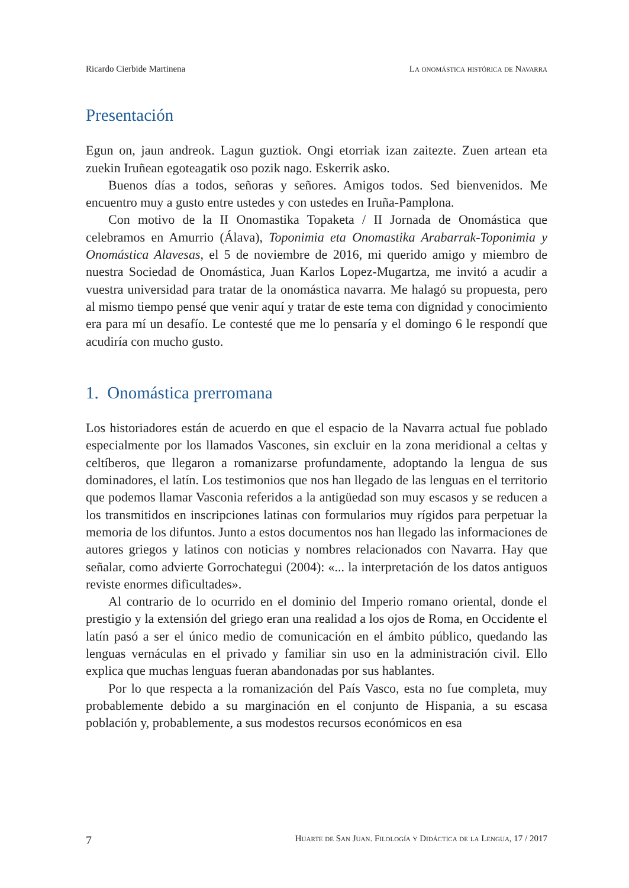Ricardo Cierbide Martinena La onomástica histórica de Navarra
Presentación
Egun on, jaun andreok. Lagun guztiok. Ongi etorriak izan zaitezte. Zuen artean eta zuekin Iruñean egoteagatik oso pozik nago. Eskerrik asko.
Buenos días a todos, señoras y señores. Amigos todos. Sed bienvenidos. Me encuentro muy a gusto entre ustedes y con ustedes en Iruña-Pamplona.
Con motivo de la II Onomastika Topaketa / II Jornada de Onomástica que celebramos en Amurrio (Álava), Toponimia eta Onomastika Arabarrak-Toponimia y Onomástica Alavesas, el 5 de noviembre de 2016, mi querido amigo y miembro de nuestra Sociedad de Onomástica, Juan Karlos Lopez-Mugartza, me invitó a acudir a vuestra universidad para tratar de la onomástica navarra. Me halagó su propuesta, pero al mismo tiempo pensé que venir aquí y tratar de este tema con dignidad y conocimiento era para mí un desafío. Le contesté que me lo pensaría y el domingo 6 le respondí que acudiría con mucho gusto.
1. Onomástica prerromana
Los historiadores están de acuerdo en que el espacio de la Navarra actual fue poblado especialmente por los llamados Vascones, sin excluir en la zona meridional a celtas y celtíberos, que llegaron a romanizarse profundamente, adoptando la lengua de sus dominadores, el latín. Los testimonios que nos han llegado de las lenguas en el territorio que podemos llamar Vasconia referidos a la antigüedad son muy escasos y se reducen a los transmitidos en inscripciones latinas con formularios muy rígidos para perpetuar la memoria de los difuntos. Junto a estos documentos nos han llegado las informaciones de autores griegos y latinos con noticias y nombres relacionados con Navarra. Hay que señalar, como advierte Gorrochategui (2004): «... la interpretación de los datos antiguos reviste enormes dificultades».
Al contrario de lo ocurrido en el dominio del Imperio romano oriental, donde el prestigio y la extensión del griego eran una realidad a los ojos de Roma, en Occidente el latín pasó a ser el único medio de comunicación en el ámbito público, quedando las lenguas vernáculas en el privado y familiar sin uso en la administración civil. Ello explica que muchas lenguas fueran abandonadas por sus hablantes.
Por lo que respecta a la romanización del País Vasco, esta no fue completa, muy probablemente debido a su marginación en el conjunto de Hispania, a su escasa población y, probablemente, a sus modestos recursos económicos en esa
7 Huarte de San Juan. Filología y Didáctica de la Lengua, 17 / 2017